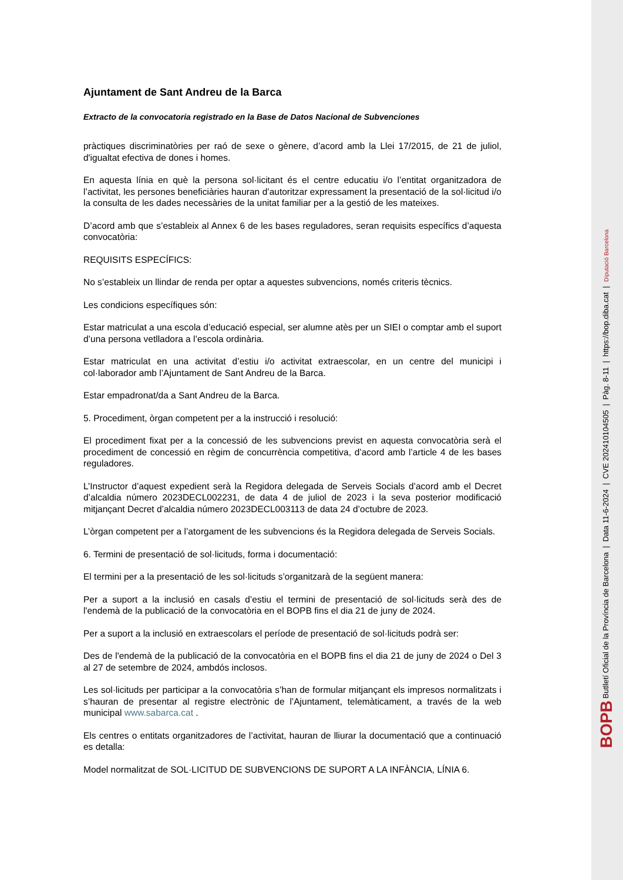Ajuntament de Sant Andreu de la Barca
Extracto de la convocatoria registrado en la Base de Datos Nacional de Subvenciones
pràctiques discriminatòries per raó de sexe o gènere, d’acord amb la Llei 17/2015, de 21 de juliol, d'igualtat efectiva de dones i homes.
En aquesta línia en què la persona sol·licitant és el centre educatiu i/o l’entitat organitzadora de l’activitat, les persones beneficiàries hauran d’autoritzar expressament la presentació de la sol·licitud i/o la consulta de les dades necessàries de la unitat familiar per a la gestió de les mateixes.
D’acord amb que s’estableix al Annex 6 de les bases reguladores, seran requisits específics d’aquesta convocatòria:
REQUISITS ESPECÍFICS:
No s’estableix un llindar de renda per optar a aquestes subvencions, només criteris tècnics.
Les condicions específiques són:
Estar matriculat a una escola d’educació especial, ser alumne atès per un SIEI o comptar amb el suport d’una persona vetlladora a l’escola ordinària.
Estar matriculat en una activitat d’estiu i/o activitat extraescolar, en un centre del municipi i col·laborador amb l’Ajuntament de Sant Andreu de la Barca.
Estar empadronat/da a Sant Andreu de la Barca.
5. Procediment, òrgan competent per a la instrucció i resolució:
El procediment fixat per a la concessió de les subvencions previst en aquesta convocatòria serà el procediment de concessió en règim de concurrència competitiva, d’acord amb l’article 4 de les bases reguladores.
L’Instructor d’aquest expedient serà la Regidora delegada de Serveis Socials d’acord amb el Decret d’alcaldia número 2023DECL002231, de data 4 de juliol de 2023 i la seva posterior modificació mitjançant Decret d’alcaldia número 2023DECL003113 de data 24 d’octubre de 2023.
L’òrgan competent per a l’atorgament de les subvencions és la Regidora delegada de Serveis Socials.
6. Termini de presentació de sol·licituds, forma i documentació:
El termini per a la presentació de les sol·licituds s’organitzarà de la següent manera:
Per a suport a la inclusió en casals d’estiu el termini de presentació de sol·licituds serà des de l'endemà de la publicació de la convocatòria en el BOPB fins el dia 21 de juny de 2024.
Per a suport a la inclusió en extraescolars el període de presentació de sol·licituds podrà ser:
Des de l'endemà de la publicació de la convocatòria en el BOPB fins el dia 21 de juny de 2024 o Del 3 al 27 de setembre de 2024, ambdós inclosos.
Les sol·licituds per participar a la convocatòria s’han de formular mitjançant els impresos normalitzats i s’hauran de presentar al registre electrònic de l’Ajuntament, telemàticament, a través de la web municipal www.sabarca.cat .
Els centres o entitats organitzadores de l’activitat, hauran de lliurar la documentació que a continuació es detalla:
Model normalitzat de SOL·LICITUD DE SUBVENCIONS DE SUPORT A LA INFÀNCIA, LÍNIA 6.
BOPB Butlletí Oficial de la Província de Barcelona | Data 11-6-2024 | CVE 202410104505 | Pàg. 8-11 | https://bop.diba.cat | Diputació Barcelona